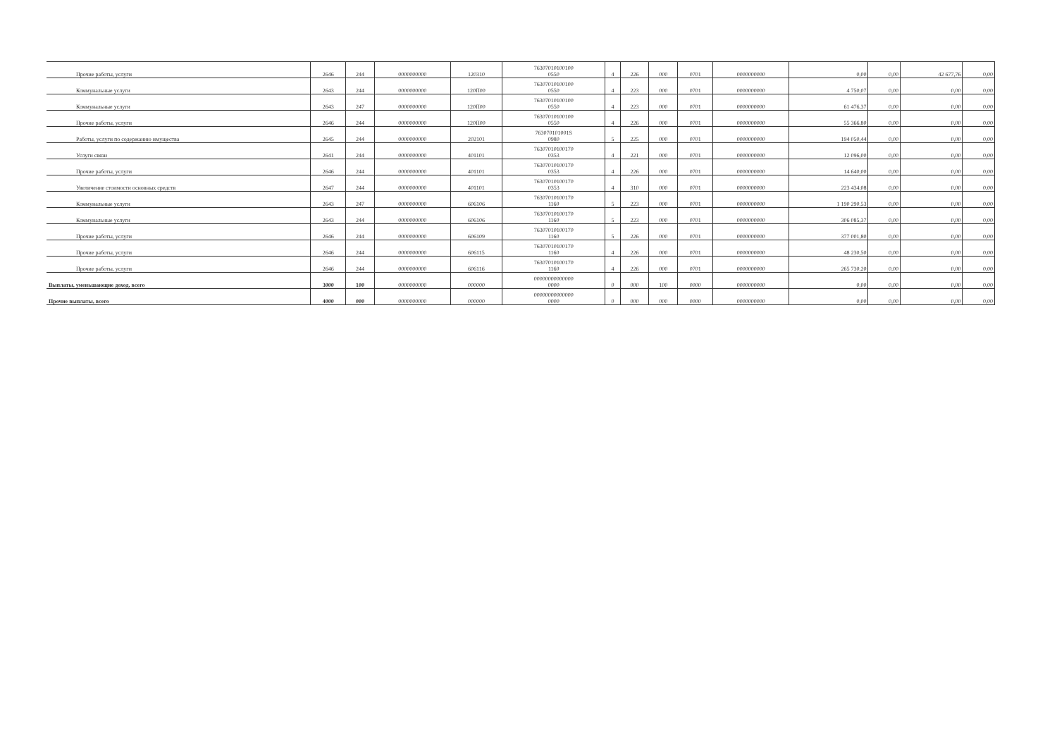| Прочие работы, услуги | 2646 | 244 | 0000000000 | 120310 | 76307010100100 0550 | 4 | 226 | 000 | 0701 | 0000000000 | 0,00 | 0,00 | 42 677,76 | 0,00 |
| Коммунальные услуги | 2643 | 244 | 0000000000 | 120П00 | 76307010100100 0550 | 4 | 223 | 000 | 0701 | 0000000000 | 4 750,07 | 0,00 | 0,00 | 0,00 |
| Коммунальные услуги | 2643 | 247 | 0000000000 | 120П00 | 76307010100100 0550 | 4 | 223 | 000 | 0701 | 0000000000 | 61 476,37 | 0,00 | 0,00 | 0,00 |
| Прочие работы, услуги | 2646 | 244 | 0000000000 | 120П00 | 76307010100100 0550 | 4 | 226 | 000 | 0701 | 0000000000 | 55 366,80 | 0,00 | 0,00 | 0,00 |
| Работы, услуги по содержанию имущества | 2645 | 244 | 0000000000 | 202101 | 763070101001S 0980 | 5 | 225 | 000 | 0701 | 0000000000 | 194 050,44 | 0,00 | 0,00 | 0,00 |
| Услуги связи | 2641 | 244 | 0000000000 | 401101 | 76307010100170 0353 | 4 | 221 | 000 | 0701 | 0000000000 | 12 096,00 | 0,00 | 0,00 | 0,00 |
| Прочие работы, услуги | 2646 | 244 | 0000000000 | 401101 | 76307010100170 0353 | 4 | 226 | 000 | 0701 | 0000000000 | 14 640,00 | 0,00 | 0,00 | 0,00 |
| Увеличение стоимости основных средств | 2647 | 244 | 0000000000 | 401101 | 76307010100170 0353 | 4 | 310 | 000 | 0701 | 0000000000 | 223 434,08 | 0,00 | 0,00 | 0,00 |
| Коммунальные услуги | 2643 | 247 | 0000000000 | 606106 | 76307010100170 1160 | 5 | 223 | 000 | 0701 | 0000000000 | 1 190 290,53 | 0,00 | 0,00 | 0,00 |
| Коммунальные услуги | 2643 | 244 | 0000000000 | 606106 | 76307010100170 1160 | 5 | 223 | 000 | 0701 | 0000000000 | 306 085,37 | 0,00 | 0,00 | 0,00 |
| Прочие работы, услуги | 2646 | 244 | 0000000000 | 606109 | 76307010100170 1160 | 5 | 226 | 000 | 0701 | 0000000000 | 377 001,80 | 0,00 | 0,00 | 0,00 |
| Прочие работы, услуги | 2646 | 244 | 0000000000 | 606115 | 76307010100170 1160 | 4 | 226 | 000 | 0701 | 0000000000 | 48 230,50 | 0,00 | 0,00 | 0,00 |
| Прочие работы, услуги | 2646 | 244 | 0000000000 | 606116 | 76307010100170 1160 | 4 | 226 | 000 | 0701 | 0000000000 | 265 730,20 | 0,00 | 0,00 | 0,00 |
| Выплаты, уменьшающие доход, всего | 3000 | 100 | 0000000000 | 000000 | 00000000000000 0000 | 0 | 000 | 100 | 0000 | 0000000000 | 0,00 | 0,00 | 0,00 | 0,00 |
| Прочие выплаты, всего | 4000 | 000 | 0000000000 | 000000 | 00000000000000 0000 | 0 | 000 | 000 | 0000 | 0000000000 | 0,00 | 0,00 | 0,00 | 0,00 |